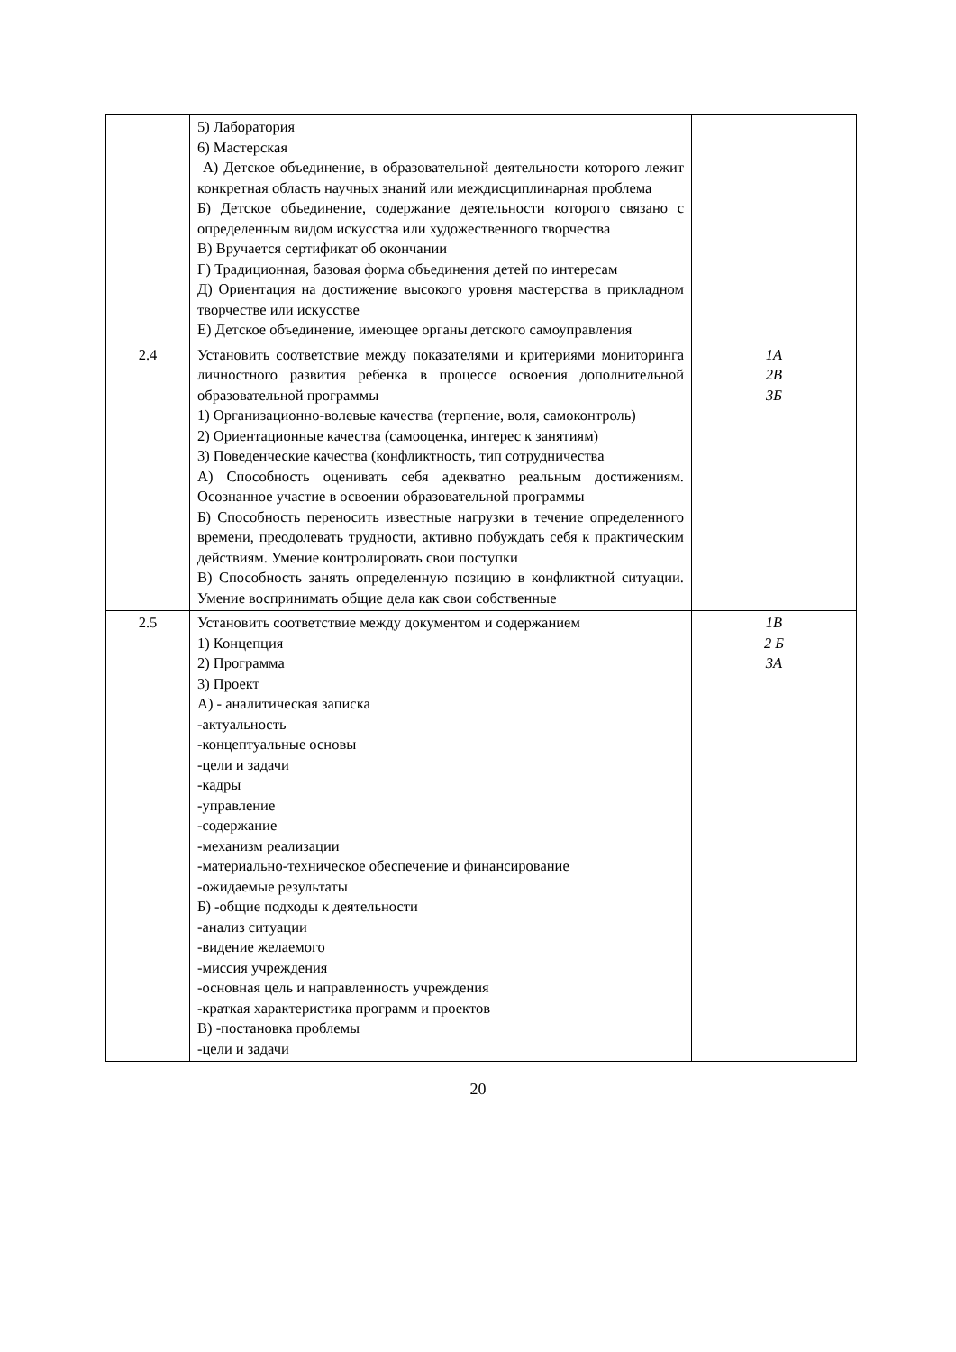| | 5) Лаборатория 6) Мастерская А) Детское объединение, в образовательной деятельности которого лежит конкретная область научных знаний или междисциплинарная проблема Б) Детское объединение, содержание деятельности которого связано с определенным видом искусства или художественного творчества В) Вручается сертификат об окончании Г) Традиционная, базовая форма объединения детей по интересам Д) Ориентация на достижение высокого уровня мастерства в прикладном творчестве или искусстве Е) Детское объединение, имеющее органы детского самоуправления | |
| 2.4 | Установить соответствие между показателями и критериями мониторинга личностного развития ребенка в процессе освоения дополнительной образовательной программы 1) Организационно-волевые качества (терпение, воля, самоконтроль) 2) Ориентационные качества (самооценка, интерес к занятиям) 3) Поведенческие качества (конфликтность, тип сотрудничества А) Способность оценивать себя адекватно реальным достижениям. Осознанное участие в освоении образовательной программы Б) Способность переносить известные нагрузки в течение определенного времени, преодолевать трудности, активно побуждать себя к практическим действиям. Умение контролировать свои поступки В) Способность занять определенную позицию в конфликтной ситуации. Умение воспринимать общие дела как свои собственные | 1А 2В 3Б |
| 2.5 | Установить соответствие между документом и содержанием 1) Концепция 2) Программа 3) Проект А) - аналитическая записка -актуальность -концептуальные основы -цели и задачи -кадры -управление -содержание -механизм реализации -материально-техническое обеспечение и финансирование -ожидаемые результаты Б) -общие подходы к деятельности -анализ ситуации -видение желаемого -миссия учреждения -основная цель и направленность учреждения -краткая характеристика программ и проектов В) -постановка проблемы -цели и задачи | 1В 2 Б 3А |
20